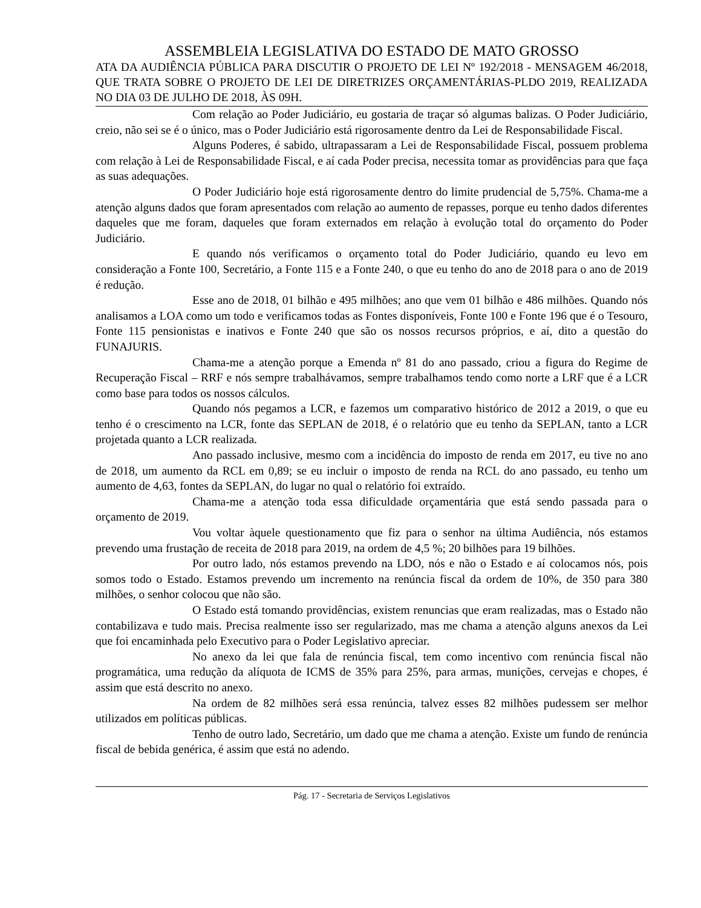ASSEMBLEIA LEGISLATIVA DO ESTADO DE MATO GROSSO
ATA DA AUDIÊNCIA PÚBLICA PARA DISCUTIR O PROJETO DE LEI Nº 192/2018 - MENSAGEM 46/2018, QUE TRATA SOBRE O PROJETO DE LEI DE DIRETRIZES ORÇAMENTÁRIAS-PLDO 2019, REALIZADA NO DIA 03 DE JULHO DE 2018, ÀS 09H.
Com relação ao Poder Judiciário, eu gostaria de traçar só algumas balizas. O Poder Judiciário, creio, não sei se é o único, mas o Poder Judiciário está rigorosamente dentro da Lei de Responsabilidade Fiscal.
Alguns Poderes, é sabido, ultrapassaram a Lei de Responsabilidade Fiscal, possuem problema com relação à Lei de Responsabilidade Fiscal, e aí cada Poder precisa, necessita tomar as providências para que faça as suas adequações.
O Poder Judiciário hoje está rigorosamente dentro do limite prudencial de 5,75%. Chama-me a atenção alguns dados que foram apresentados com relação ao aumento de repasses, porque eu tenho dados diferentes daqueles que me foram, daqueles que foram externados em relação à evolução total do orçamento do Poder Judiciário.
E quando nós verificamos o orçamento total do Poder Judiciário, quando eu levo em consideração a Fonte 100, Secretário, a Fonte 115 e a Fonte 240, o que eu tenho do ano de 2018 para o ano de 2019 é redução.
Esse ano de 2018, 01 bilhão e 495 milhões; ano que vem 01 bilhão e 486 milhões. Quando nós analisamos a LOA como um todo e verificamos todas as Fontes disponíveis, Fonte 100 e Fonte 196 que é o Tesouro, Fonte 115 pensionistas e inativos e Fonte 240 que são os nossos recursos próprios, e aí, dito a questão do FUNAJURIS.
Chama-me a atenção porque a Emenda nº 81 do ano passado, criou a figura do Regime de Recuperação Fiscal – RRF e nós sempre trabalhávamos, sempre trabalhamos tendo como norte a LRF que é a LCR como base para todos os nossos cálculos.
Quando nós pegamos a LCR, e fazemos um comparativo histórico de 2012 a 2019, o que eu tenho é o crescimento na LCR, fonte das SEPLAN de 2018, é o relatório que eu tenho da SEPLAN, tanto a LCR projetada quanto a LCR realizada.
Ano passado inclusive, mesmo com a incidência do imposto de renda em 2017, eu tive no ano de 2018, um aumento da RCL em 0,89; se eu incluir o imposto de renda na RCL do ano passado, eu tenho um aumento de 4,63, fontes da SEPLAN, do lugar no qual o relatório foi extraído.
Chama-me a atenção toda essa dificuldade orçamentária que está sendo passada para o orçamento de 2019.
Vou voltar àquele questionamento que fiz para o senhor na última Audiência, nós estamos prevendo uma frustação de receita de 2018 para 2019, na ordem de 4,5 %; 20 bilhões para 19 bilhões.
Por outro lado, nós estamos prevendo na LDO, nós e não o Estado e aí colocamos nós, pois somos todo o Estado. Estamos prevendo um incremento na renúncia fiscal da ordem de 10%, de 350 para 380 milhões, o senhor colocou que não são.
O Estado está tomando providências, existem renuncias que eram realizadas, mas o Estado não contabilizava e tudo mais. Precisa realmente isso ser regularizado, mas me chama a atenção alguns anexos da Lei que foi encaminhada pelo Executivo para o Poder Legislativo apreciar.
No anexo da lei que fala de renúncia fiscal, tem como incentivo com renúncia fiscal não programática, uma redução da alíquota de ICMS de 35% para 25%, para armas, munições, cervejas e chopes, é assim que está descrito no anexo.
Na ordem de 82 milhões será essa renúncia, talvez esses 82 milhões pudessem ser melhor utilizados em políticas públicas.
Tenho de outro lado, Secretário, um dado que me chama a atenção. Existe um fundo de renúncia fiscal de bebida genérica, é assim que está no adendo.
Pág. 17 - Secretaria de Serviços Legislativos